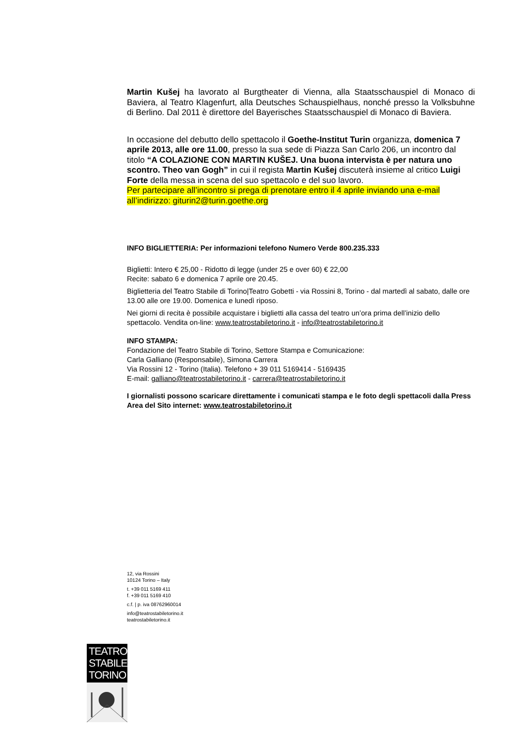Martin Kušej ha lavorato al Burgtheater di Vienna, alla Staatsschauspiel di Monaco di Baviera, al Teatro Klagenfurt, alla Deutsches Schauspielhaus, nonché presso la Volksbuhne di Berlino. Dal 2011 è direttore del Bayerisches Staatsschauspiel di Monaco di Baviera.
In occasione del debutto dello spettacolo il Goethe-Institut Turin organizza, domenica 7 aprile 2013, alle ore 11.00, presso la sua sede di Piazza San Carlo 206, un incontro dal titolo “A COLAZIONE CON MARTIN KUŠEJ. Una buona intervista è per natura uno scontro. Theo van Gogh” in cui il regista Martin Kušej discuterà insieme al critico Luigi Forte della messa in scena del suo spettacolo e del suo lavoro.
Per partecipare all’incontro si prega di prenotare entro il 4 aprile inviando una e-mail all’indirizzo: giturin2@turin.goethe.org
INFO BIGLIETTERIA: Per informazioni telefono Numero Verde 800.235.333
Biglietti: Intero € 25,00 - Ridotto di legge (under 25 e over 60) € 22,00
Recite: sabato 6 e domenica 7 aprile ore 20.45.
Biglietteria del Teatro Stabile di Torino|Teatro Gobetti - via Rossini 8, Torino - dal martedì al sabato, dalle ore 13.00 alle ore 19.00. Domenica e lunedì riposo.
Nei giorni di recita è possibile acquistare i biglietti alla cassa del teatro un’ora prima dell’inizio dello spettacolo. Vendita on-line: www.teatrostabiletorino.it - info@teatrostabiletorino.it
INFO STAMPA:
Fondazione del Teatro Stabile di Torino, Settore Stampa e Comunicazione:
Carla Galliano (Responsabile), Simona Carrera
Via Rossini 12 - Torino (Italia). Telefono + 39 011 5169414 - 5169435
E-mail: galliano@teatrostabiletorino.it - carrera@teatrostabiletorino.it
I giornalisti possono scaricare direttamente i comunicati stampa e le foto degli spettacoli dalla Press Area del Sito internet: www.teatrostabiletorino.it
12, via Rossini
10124 Torino – Italy
t. +39 011 5169 411
f. +39 011 5169 410
c.f. | p. iva 08762960014
info@teatrostabiletorino.it
teatrostabiletorino.it
TEATRO
STABILE
TORINO